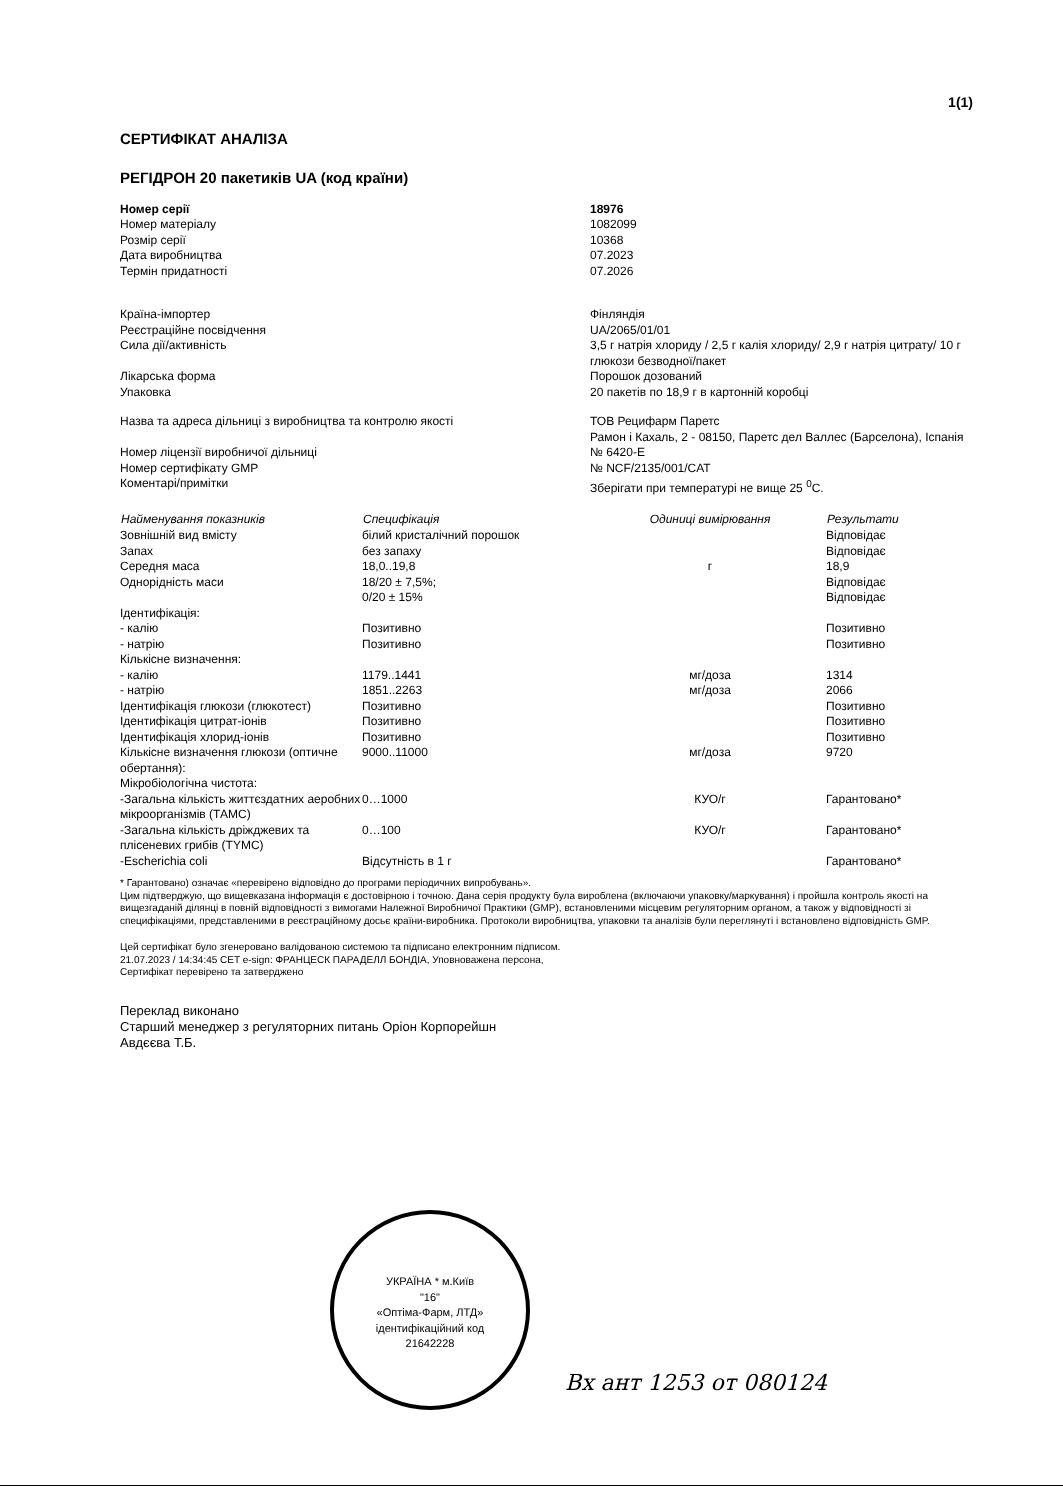1(1)
СЕРТИФІКАТ АНАЛІЗА
РЕГІДРОН 20 пакетиків UA (код країни)
| Номер серії | 18976 |
| Номер матеріалу | 1082099 |
| Розмір серії | 10368 |
| Дата виробництва | 07.2023 |
| Термін придатності | 07.2026 |
| Країна-імпортер | Фінляндія |
| Реєстраційне посвідчення | UA/2065/01/01 |
| Сила дії/активність | 3,5 г натрія хлориду / 2,5 г калія хлориду/ 2,9 г натрія цитрату/ 10 г глюкози безводної/пакет |
| Лікарська форма | Порошок дозований |
| Упаковка | 20 пакетів по 18,9 г в картонній коробці |
| Назва та адреса дільниці з виробництва та контролю якості | ТОВ Рецифарм Паретс Рамон і Кахаль, 2 - 08150, Паретс дел Валлес (Барселона), Іспанія |
| Номер ліцензії виробничої дільниці | № 6420-E |
| Номер сертифікату GMP | № NCF/2135/001/CAT |
| Коментарі/примітки | Зберігати при температурі не вище 25 <sup>0</sup>С. |
| Найменування показників | Специфікація | Одиниці вимірювання | Результати |
| --- | --- | --- | --- |
| Зовнішній вид вмісту | білий кристалічний порошок | | Відповідає |
| Запах | без запаху | | Відповідає |
| Середня маса | 18,0..19,8 | г | 18,9 |
| Однорідність маси | 18/20 ± 7,5%; 0/20 ± 15% | | Відповідає Відповідає |
| Ідентифікація: | | | |
| - калію | Позитивно | | Позитивно |
| - натрію | Позитивно | | Позитивно |
| Кількісне визначення: | | | |
| - калію | 1179..1441 | мг/доза | 1314 |
| - натрію | 1851..2263 | мг/доза | 2066 |
| Ідентифікація глюкози (глюкотест) | Позитивно | | Позитивно |
| Ідентифікація цитрат-іонів | Позитивно | | Позитивно |
| Ідентифікація хлорид-іонів | Позитивно | | Позитивно |
| Кількісне визначення глюкози (оптичне обертання): | 9000..11000 | мг/доза | 9720 |
| Мікробіологічна чистота: | | | |
| -Загальна кількість життєздатних аеробних мікроорганізмів (ТАМС) | 0…1000 | КУО/г | Гарантовано* |
| -Загальна кількість дріжджевих та плісеневих грибів (TYMC) | 0…100 | КУО/г | Гарантовано* |
| -Escherichia coli | Відсутність в 1 г | | Гарантовано* |
* Гарантовано) означає «перевірено відповідно до програми періодичних випробувань».
Цим підтверджую, що вищевказана інформація є достовірною і точною. Дана серія продукту була вироблена (включаючи упаковку/маркування) і пройшла контроль якості на вищезгаданій ділянці в повній відповідності з вимогами Належної Виробничої Практики (GMP), встановленими місцевим регуляторним органом, а також у відповідності зі специфікаціями, представленими в реєстраційному досьє країни-виробника. Протоколи виробництва, упаковки та аналізів були переглянуті і встановлено відповідність GMP.
Цей сертифікат було згенеровано валідованою системою та підписано електронним підписом.
21.07.2023 / 14:34:45 CET e-sign: ФРАНЦЕСК ПАРАДЕЛЛ БОНДІА, Уповноважена персона,
Сертифікат перевірено та затверджено
Переклад виконано
Старший менеджер з регуляторних питань Оріон Корпорейшн
Авдєєва Т.Б.
УКРАЇНА * м.Київ
"16"
«Оптіма-Фарм, ЛТД»
ідентифікаційний код
21642228
Вх ант 1253 от 080124